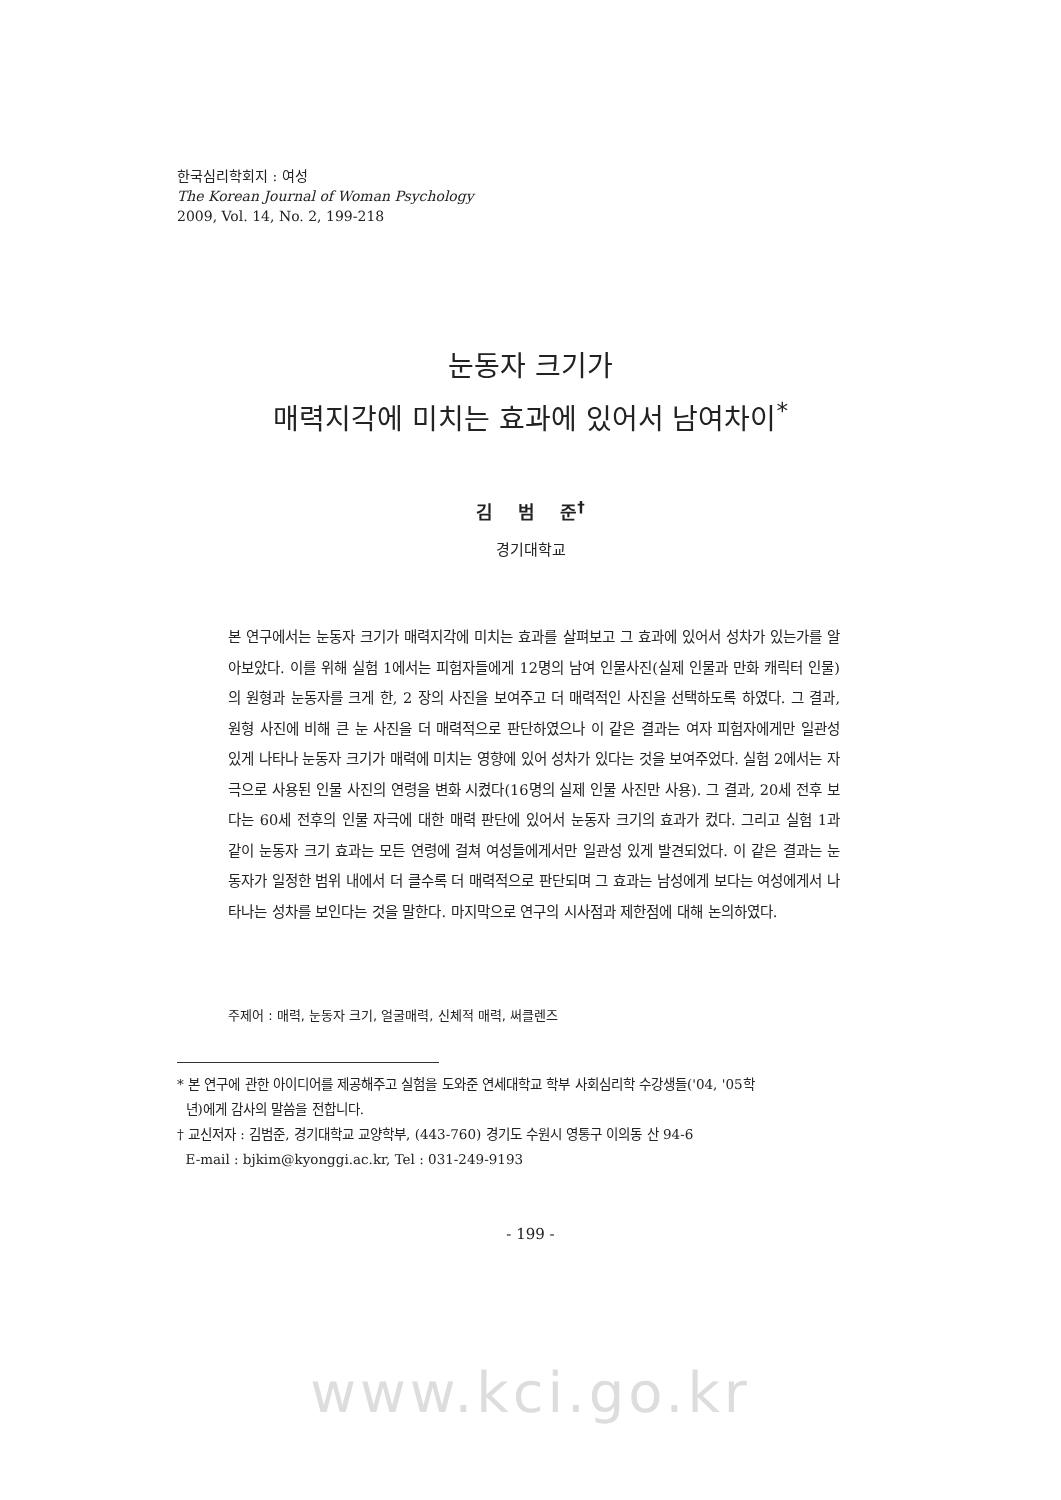한국심리학회지 : 여성
The Korean Journal of Woman Psychology
2009, Vol. 14, No. 2, 199-218
눈동자 크기가
매력지각에 미치는 효과에 있어서 남여차이<sup>*</sup>
김 범 준<sup>†</sup>
경기대학교
본 연구에서는 눈동자 크기가 매력지각에 미치는 효과를 살펴보고 그 효과에 있어서 성차가 있는가를 알아보았다. 이를 위해 실험 1에서는 피험자들에게 12명의 남여 인물사진(실제 인물과 만화 캐릭터 인물)의 원형과 눈동자를 크게 한, 2 장의 사진을 보여주고 더 매력적인 사진을 선택하도록 하였다. 그 결과, 원형 사진에 비해 큰 눈 사진을 더 매력적으로 판단하였으나 이 같은 결과는 여자 피험자에게만 일관성 있게 나타나 눈동자 크기가 매력에 미치는 영향에 있어 성차가 있다는 것을 보여주었다. 실험 2에서는 자극으로 사용된 인물 사진의 연령을 변화 시켰다(16명의 실제 인물 사진만 사용). 그 결과, 20세 전후 보다는 60세 전후의 인물 자극에 대한 매력 판단에 있어서 눈동자 크기의 효과가 컸다. 그리고 실험 1과 같이 눈동자 크기 효과는 모든 연령에 걸쳐 여성들에게서만 일관성 있게 발견되었다. 이 같은 결과는 눈동자가 일정한 범위 내에서 더 클수록 더 매력적으로 판단되며 그 효과는 남성에게 보다는 여성에게서 나타나는 성차를 보인다는 것을 말한다. 마지막으로 연구의 시사점과 제한점에 대해 논의하였다.
주제어 : 매력, 눈동자 크기, 얼굴매력, 신체적 매력, 써클렌즈
* 본 연구에 관한 아이디어를 제공해주고 실험을 도와준 연세대학교 학부 사회심리학 수강생들('04, '05학
년)에게 감사의 말씀을 전합니다.
† 교신저자 : 김범준, 경기대학교 교양학부, (443-760) 경기도 수원시 영통구 이의동 산 94-6
E-mail : bjkim@kyonggi.ac.kr, Tel : 031-249-9193
- 199 -
www.kci.go.kr